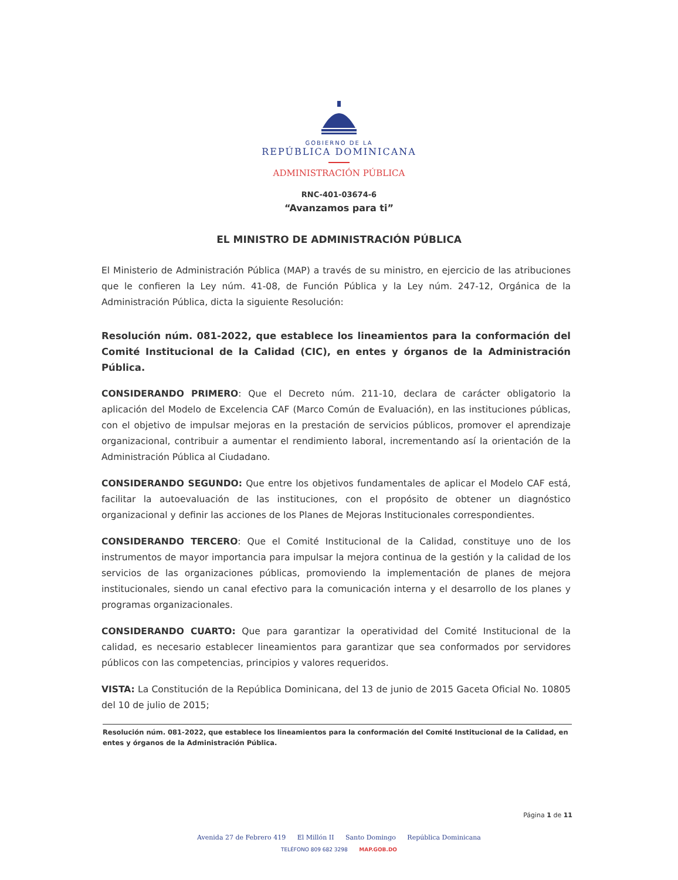GOBIERNO DE LA
REPÚBLICA DOMINICANA
ADMINISTRACIÓN PÚBLICA
RNC-401-03674-6
“Avanzamos para ti”
EL MINISTRO DE ADMINISTRACIÓN PÚBLICA
El Ministerio de Administración Pública (MAP) a través de su ministro, en ejercicio de las atribuciones que le confieren la Ley núm. 41-08, de Función Pública y la Ley núm. 247-12, Orgánica de la Administración Pública, dicta la siguiente Resolución:
Resolución núm. 081-2022, que establece los lineamientos para la conformación del Comité Institucional de la Calidad (CIC), en entes y órganos de la Administración Pública.
CONSIDERANDO PRIMERO: Que el Decreto núm. 211-10, declara de carácter obligatorio la aplicación del Modelo de Excelencia CAF (Marco Común de Evaluación), en las instituciones públicas, con el objetivo de impulsar mejoras en la prestación de servicios públicos, promover el aprendizaje organizacional, contribuir a aumentar el rendimiento laboral, incrementando así la orientación de la Administración Pública al Ciudadano.
CONSIDERANDO SEGUNDO: Que entre los objetivos fundamentales de aplicar el Modelo CAF está, facilitar la autoevaluación de las instituciones, con el propósito de obtener un diagnóstico organizacional y definir las acciones de los Planes de Mejoras Institucionales correspondientes.
CONSIDERANDO TERCERO: Que el Comité Institucional de la Calidad, constituye uno de los instrumentos de mayor importancia para impulsar la mejora continua de la gestión y la calidad de los servicios de las organizaciones públicas, promoviendo la implementación de planes de mejora institucionales, siendo un canal efectivo para la comunicación interna y el desarrollo de los planes y programas organizacionales.
CONSIDERANDO CUARTO: Que para garantizar la operatividad del Comité Institucional de la calidad, es necesario establecer lineamientos para garantizar que sea conformados por servidores públicos con las competencias, principios y valores requeridos.
VISTA: La Constitución de la República Dominicana, del 13 de junio de 2015 Gaceta Oficial No. 10805 del 10 de julio de 2015;
Resolución núm. 081-2022, que establece los lineamientos para la conformación del Comité Institucional de la Calidad, en entes y órganos de la Administración Pública.
Página 1 de 11
Avenida 27 de Febrero 419 El Millón II Santo Domingo República Dominicana
TELÉFONO 809 682 3298 MAP.GOB.DO